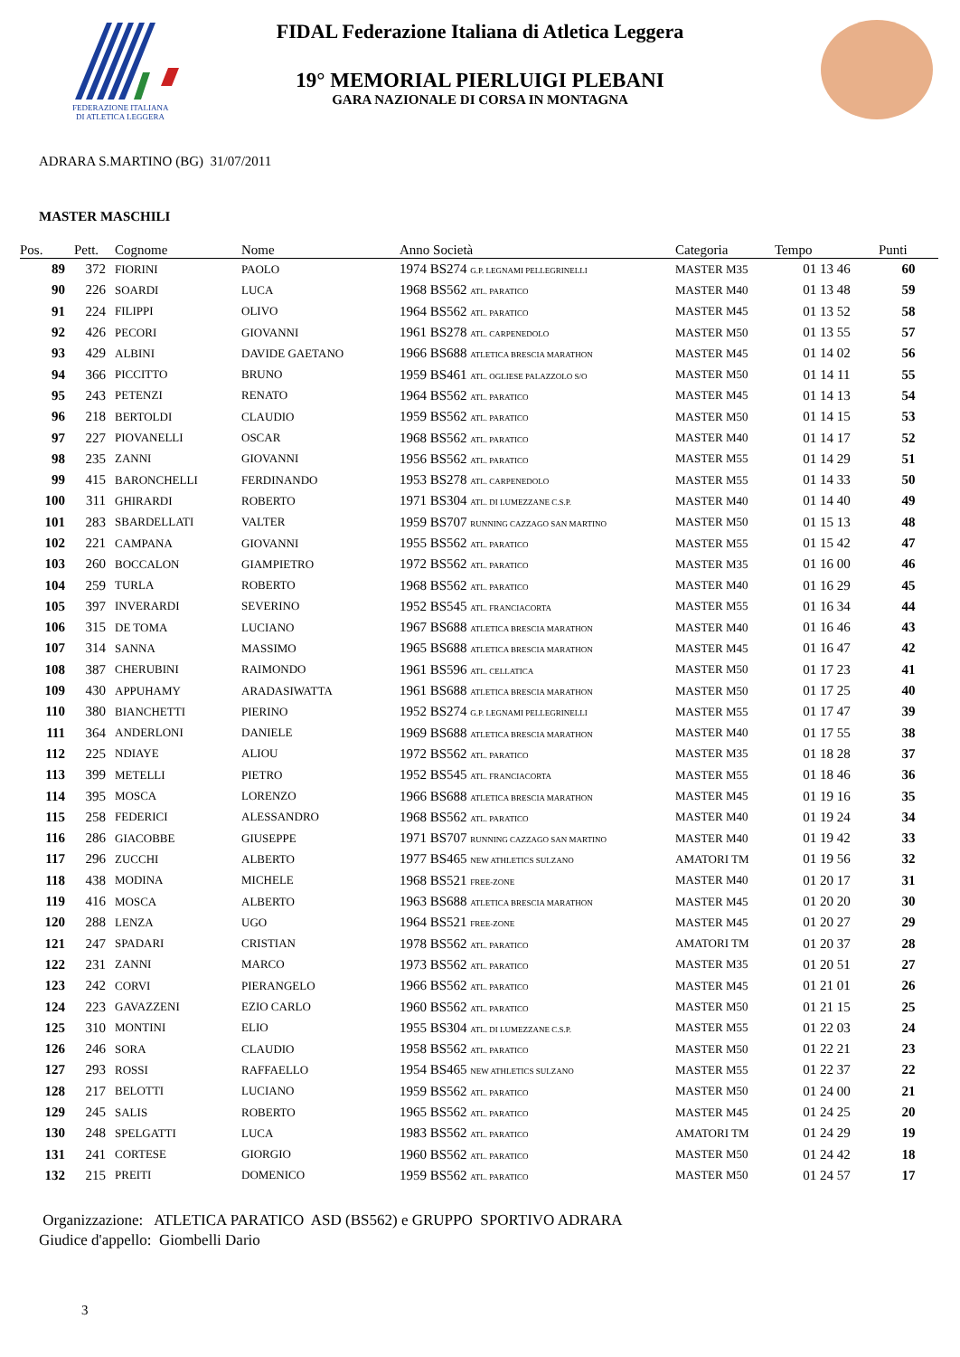FEDERAZIONE ITALIANA
DI ATLETICA LEGGERA
FIDAL Federazione Italiana di Atletica Leggera
19° MEMORIAL PIERLUIGI PLEBANI
GARA NAZIONALE DI CORSA IN MONTAGNA
ADRARA S.MARTINO (BG) 31/07/2011
MASTER MASCHILI
| Pos. | Pett. | Cognome | Nome | Anno Società | Categoria | Tempo | Punti |
| --- | --- | --- | --- | --- | --- | --- | --- |
| 89 | 372 | FIORINI | PAOLO | 1974 BS274 G.P. LEGNAMI PELLEGRINELLI | MASTER M35 | 01 13 46 | 60 |
| 90 | 226 | SOARDI | LUCA | 1968 BS562 ATL. PARATICO | MASTER M40 | 01 13 48 | 59 |
| 91 | 224 | FILIPPI | OLIVO | 1964 BS562 ATL. PARATICO | MASTER M45 | 01 13 52 | 58 |
| 92 | 426 | PECORI | GIOVANNI | 1961 BS278 ATL. CARPENEDOLO | MASTER M50 | 01 13 55 | 57 |
| 93 | 429 | ALBINI | DAVIDE GAETANO | 1966 BS688 ATLETICA BRESCIA MARATHON | MASTER M45 | 01 14 02 | 56 |
| 94 | 366 | PICCITTO | BRUNO | 1959 BS461 ATL. OGLIESE PALAZZOLO S/O | MASTER M50 | 01 14 11 | 55 |
| 95 | 243 | PETENZI | RENATO | 1964 BS562 ATL. PARATICO | MASTER M45 | 01 14 13 | 54 |
| 96 | 218 | BERTOLDI | CLAUDIO | 1959 BS562 ATL. PARATICO | MASTER M50 | 01 14 15 | 53 |
| 97 | 227 | PIOVANELLI | OSCAR | 1968 BS562 ATL. PARATICO | MASTER M40 | 01 14 17 | 52 |
| 98 | 235 | ZANNI | GIOVANNI | 1956 BS562 ATL. PARATICO | MASTER M55 | 01 14 29 | 51 |
| 99 | 415 | BARONCHELLI | FERDINANDO | 1953 BS278 ATL. CARPENEDOLO | MASTER M55 | 01 14 33 | 50 |
| 100 | 311 | GHIRARDI | ROBERTO | 1971 BS304 ATL. DI LUMEZZANE C.S.P. | MASTER M40 | 01 14 40 | 49 |
| 101 | 283 | SBARDELLATI | VALTER | 1959 BS707 RUNNING CAZZAGO SAN MARTINO | MASTER M50 | 01 15 13 | 48 |
| 102 | 221 | CAMPANA | GIOVANNI | 1955 BS562 ATL. PARATICO | MASTER M55 | 01 15 42 | 47 |
| 103 | 260 | BOCCALON | GIAMPIETRO | 1972 BS562 ATL. PARATICO | MASTER M35 | 01 16 00 | 46 |
| 104 | 259 | TURLA | ROBERTO | 1968 BS562 ATL. PARATICO | MASTER M40 | 01 16 29 | 45 |
| 105 | 397 | INVERARDI | SEVERINO | 1952 BS545 ATL. FRANCIACORTA | MASTER M55 | 01 16 34 | 44 |
| 106 | 315 | DE TOMA | LUCIANO | 1967 BS688 ATLETICA BRESCIA MARATHON | MASTER M40 | 01 16 46 | 43 |
| 107 | 314 | SANNA | MASSIMO | 1965 BS688 ATLETICA BRESCIA MARATHON | MASTER M45 | 01 16 47 | 42 |
| 108 | 387 | CHERUBINI | RAIMONDO | 1961 BS596 ATL. CELLATICA | MASTER M50 | 01 17 23 | 41 |
| 109 | 430 | APPUHAMY | ARADASIWATTA | 1961 BS688 ATLETICA BRESCIA MARATHON | MASTER M50 | 01 17 25 | 40 |
| 110 | 380 | BIANCHETTI | PIERINO | 1952 BS274 G.P. LEGNAMI PELLEGRINELLI | MASTER M55 | 01 17 47 | 39 |
| 111 | 364 | ANDERLONI | DANIELE | 1969 BS688 ATLETICA BRESCIA MARATHON | MASTER M40 | 01 17 55 | 38 |
| 112 | 225 | NDIAYE | ALIOU | 1972 BS562 ATL. PARATICO | MASTER M35 | 01 18 28 | 37 |
| 113 | 399 | METELLI | PIETRO | 1952 BS545 ATL. FRANCIACORTA | MASTER M55 | 01 18 46 | 36 |
| 114 | 395 | MOSCA | LORENZO | 1966 BS688 ATLETICA BRESCIA MARATHON | MASTER M45 | 01 19 16 | 35 |
| 115 | 258 | FEDERICI | ALESSANDRO | 1968 BS562 ATL. PARATICO | MASTER M40 | 01 19 24 | 34 |
| 116 | 286 | GIACOBBE | GIUSEPPE | 1971 BS707 RUNNING CAZZAGO SAN MARTINO | MASTER M40 | 01 19 42 | 33 |
| 117 | 296 | ZUCCHI | ALBERTO | 1977 BS465 NEW ATHLETICS SULZANO | AMATORI TM | 01 19 56 | 32 |
| 118 | 438 | MODINA | MICHELE | 1968 BS521 FREE-ZONE | MASTER M40 | 01 20 17 | 31 |
| 119 | 416 | MOSCA | ALBERTO | 1963 BS688 ATLETICA BRESCIA MARATHON | MASTER M45 | 01 20 20 | 30 |
| 120 | 288 | LENZA | UGO | 1964 BS521 FREE-ZONE | MASTER M45 | 01 20 27 | 29 |
| 121 | 247 | SPADARI | CRISTIAN | 1978 BS562 ATL. PARATICO | AMATORI TM | 01 20 37 | 28 |
| 122 | 231 | ZANNI | MARCO | 1973 BS562 ATL. PARATICO | MASTER M35 | 01 20 51 | 27 |
| 123 | 242 | CORVI | PIERANGELO | 1966 BS562 ATL. PARATICO | MASTER M45 | 01 21 01 | 26 |
| 124 | 223 | GAVAZZENI | EZIO CARLO | 1960 BS562 ATL. PARATICO | MASTER M50 | 01 21 15 | 25 |
| 125 | 310 | MONTINI | ELIO | 1955 BS304 ATL. DI LUMEZZANE C.S.P. | MASTER M55 | 01 22 03 | 24 |
| 126 | 246 | SORA | CLAUDIO | 1958 BS562 ATL. PARATICO | MASTER M50 | 01 22 21 | 23 |
| 127 | 293 | ROSSI | RAFFAELLO | 1954 BS465 NEW ATHLETICS SULZANO | MASTER M55 | 01 22 37 | 22 |
| 128 | 217 | BELOTTI | LUCIANO | 1959 BS562 ATL. PARATICO | MASTER M50 | 01 24 00 | 21 |
| 129 | 245 | SALIS | ROBERTO | 1965 BS562 ATL. PARATICO | MASTER M45 | 01 24 25 | 20 |
| 130 | 248 | SPELGATTI | LUCA | 1983 BS562 ATL. PARATICO | AMATORI TM | 01 24 29 | 19 |
| 131 | 241 | CORTESE | GIORGIO | 1960 BS562 ATL. PARATICO | MASTER M50 | 01 24 42 | 18 |
| 132 | 215 | PREITI | DOMENICO | 1959 BS562 ATL. PARATICO | MASTER M50 | 01 24 57 | 17 |
Organizzazione: ATLETICA PARATICO ASD (BS562) e GRUPPO SPORTIVO ADRARA
Giudice d'appello: Giombelli Dario
3